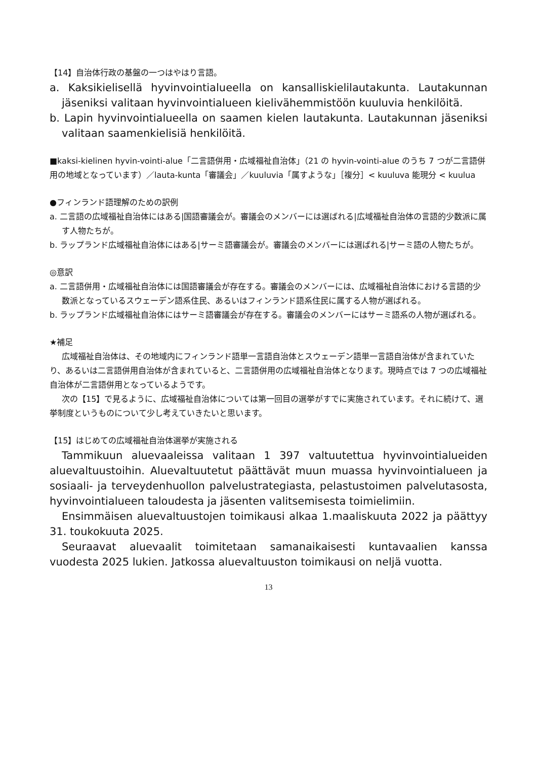【14】自治体行政の基盤の一つはやはり言語。
a. Kaksikielisellä hyvinvointialueella on kansalliskielilautakunta. Lautakunnan jäseniksi valitaan hyvinvointialueen kielivähemmistöön kuuluvia henkilöitä.
b. Lapin hyvinvointialueella on saamen kielen lautakunta. Lautakunnan jäseniksi valitaan saamenkielisiä henkilöitä.
■kaksi-kielinen hyvin-vointi-alue「二言語併用・広域福祉自治体」（21 の hyvin-vointi-alue のうち 7 つが二言語併用の地域となっています）／lauta-kunta「審議会」／kuuluvia「属すような」［複分］< kuuluva 能現分 < kuulua
●フィンランド語理解のための訳例
a. 二言語の広域福祉自治体にはある|国語審議会が。審議会のメンバーには選ばれる|広域福祉自治体の言語的少数派に属す人物たちが。
b. ラップランド広域福祉自治体にはある|サーミ語審議会が。審議会のメンバーには選ばれる|サーミ語の人物たちが。
◎意訳
a. 二言語併用・広域福祉自治体には国語審議会が存在する。審議会のメンバーには、広域福祉自治体における言語的少数派となっているスウェーデン語系住民、あるいはフィンランド語系住民に属する人物が選ばれる。
b. ラップランド広域福祉自治体にはサーミ語審議会が存在する。審議会のメンバーにはサーミ語系の人物が選ばれる。
★補足
広域福祉自治体は、その地域内にフィンランド語単一言語自治体とスウェーデン語単一言語自治体が含まれていたり、あるいは二言語併用自治体が含まれていると、二言語併用の広域福祉自治体となります。現時点では 7 つの広域福祉自治体が二言語併用となっているようです。
次の【15】で見るように、広域福祉自治体については第一回目の選挙がすでに実施されています。それに続けて、選挙制度というものについて少し考えていきたいと思います。
【15】はじめての広域福祉自治体選挙が実施される
Tammikuun aluevaaleissa valitaan 1 397 valtuutettua hyvinvointialueiden aluevaltuustoihin. Aluevaltuutetut päättävät muun muassa hyvinvointialueen ja sosiaali- ja terveydenhuollon palvelustrategiasta, pelastustoimen palvelutasosta, hyvinvointialueen taloudesta ja jäsenten valitsemisesta toimielimiin.
Ensimmäisen aluevaltuustojen toimikausi alkaa 1.maaliskuuta 2022 ja päättyy 31. toukokuuta 2025.
Seuraavat aluevaalit toimitetaan samanaikaisesti kuntavaalien kanssa vuodesta 2025 lukien. Jatkossa aluevaltuuston toimikausi on neljä vuotta.
13